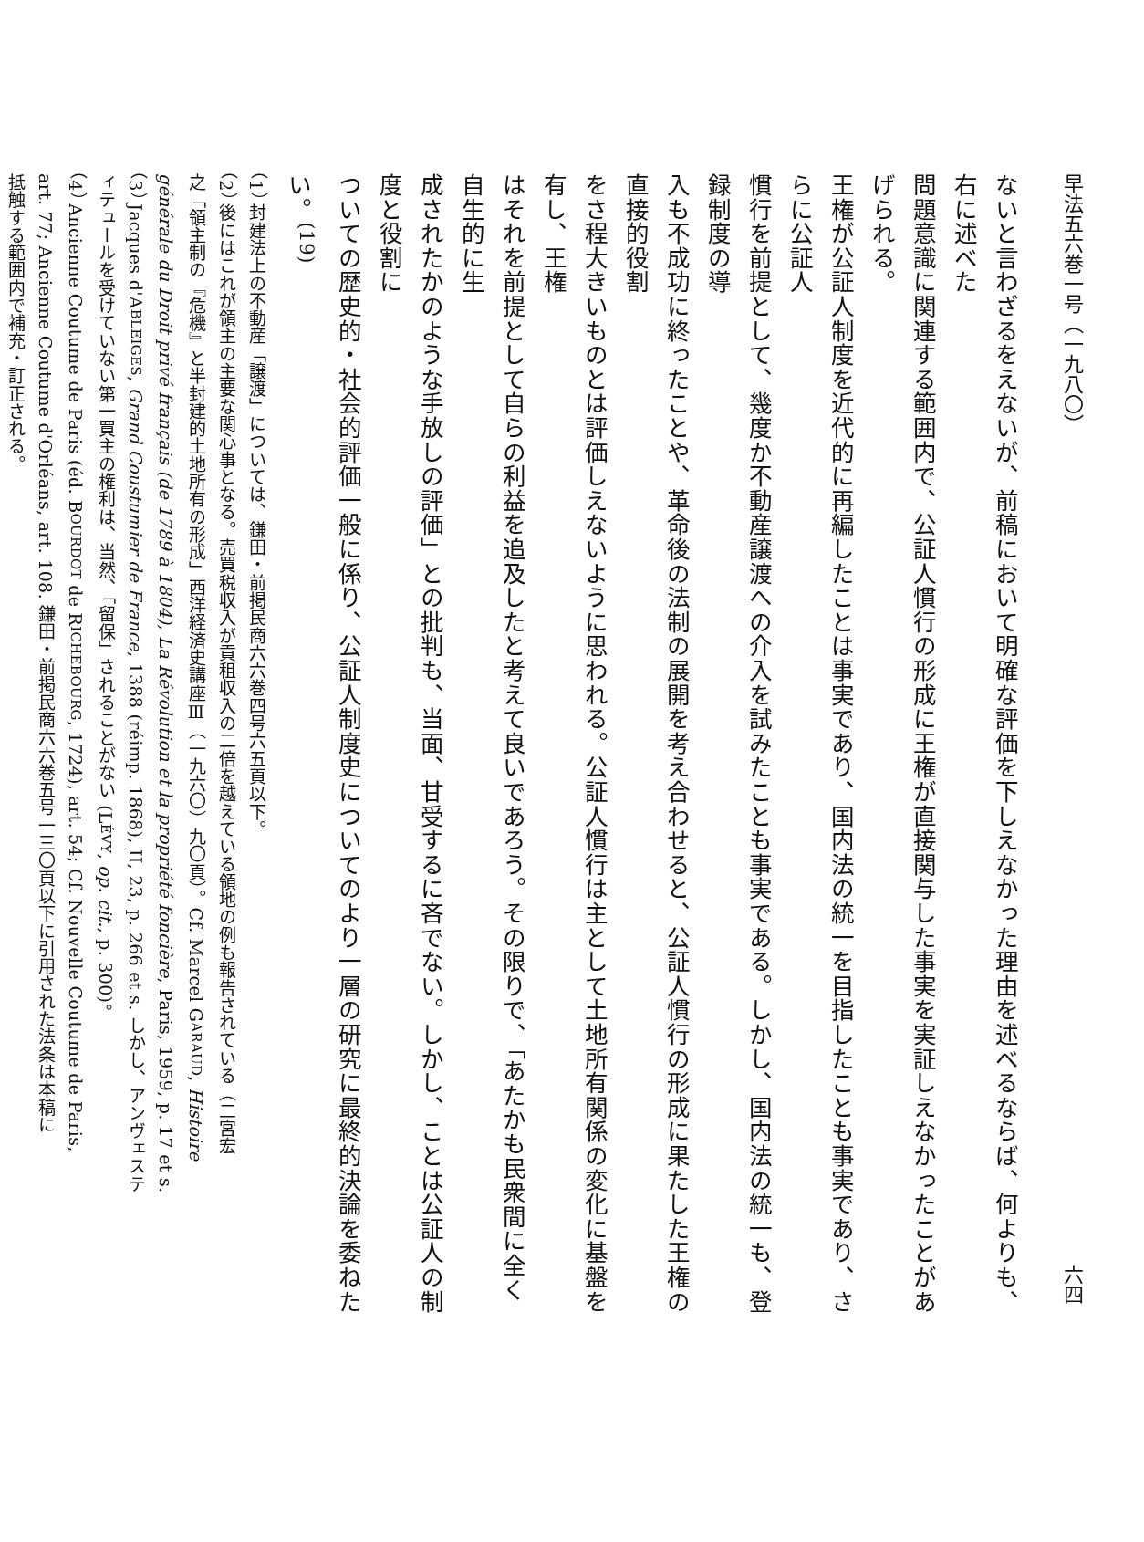早法五六巻一号（一九八〇） 六四
ないと言わざるをえないが、前稿において明確な評価を下しえなかった理由を述べるならば、何よりも、右に述べた
問題意識に関連する範囲内で、公証人慣行の形成に王権が直接関与した事実を実証しえなかったことがあげられる。
王権が公証人制度を近代的に再編したことは事実であり、国内法の統一を目指したことも事実であり、さらに公証人
慣行を前提として、幾度か不動産譲渡への介入を試みたことも事実である。しかし、国内法の統一も、登録制度の導
入も不成功に終ったことや、革命後の法制の展開を考え合わせると、公証人慣行の形成に果たした王権の直接的役割
をさ程大きいものとは評価しえないように思われる。公証人慣行は主として土地所有関係の変化に基盤を有し、王権
はそれを前提として自らの利益を追及したと考えて良いであろう。その限りで、「あたかも民衆間に全く自生的に生
成されたかのような手放しの評価」との批判も、当面、甘受するに吝でない。しかし、ことは公証人の制度と役割に
ついての歴史的・社会的評価一般に係り、公証人制度史についてのより一層の研究に最終的決論を委ねたい。<sup>(19)</sup>
（1） 封建法上の不動産「譲渡」については、鎌田・前掲民商六六巻四号六五頁以下。
（2） 後にはこれが領主の主要な関心事となる。売買税収入が貢租収入の二倍を越えている領地の例も報告されている（二宮宏
之「領主制の『危機』と半封建的土地所有の形成」西洋経済史講座Ⅲ（一九六〇）九〇頁）。Cf. Marcel GARAUD, Histoire
générale du Droit privé français (de 1789 à 1804), La Révolution et la propriété foncière, Paris, 1959, p. 17 et s.
（3） Jacques d'ABLEIGES, Grand Coustumier de France, 1388 (réimp. 1868), II, 23, p. 266 et s. しかし、アンヴェステ
ィテュールを受けていない第一買主の権利は、当然、「留保」されることがない (LÉVY, op. cit., p. 300)。
（4） Ancienne Coutume de Paris (éd. BOURDOT de RICHEBOURG, 1724), art. 54; Cf. Nouvelle Coutume de Paris,
art. 77; Ancienne Coutume d'Orléans, art. 108. 鎌田・前掲民商六六巻五号一三〇頁以下に引用された法条は本稿に
抵触する範囲内で補充・訂正される。